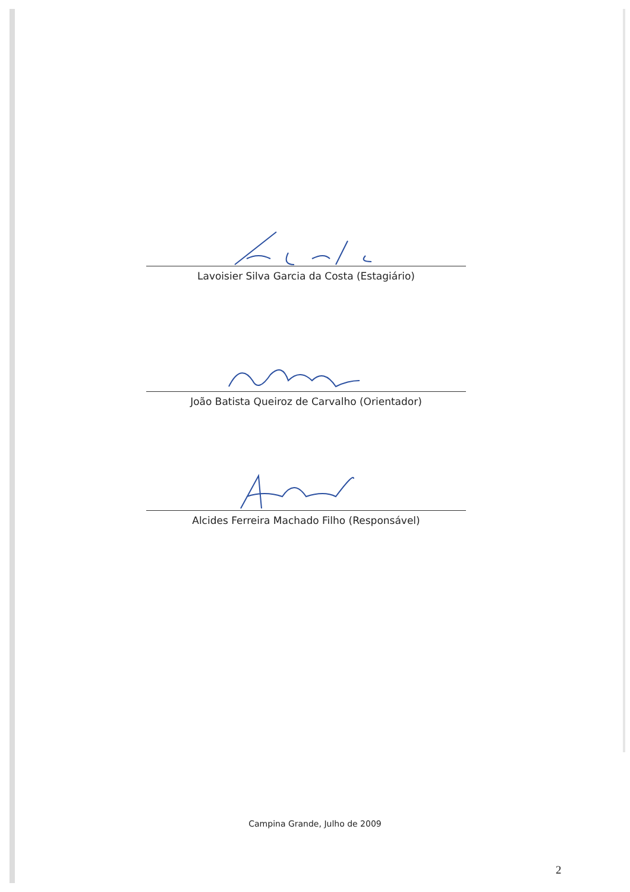Lavoisier Silva Garcia da Costa (Estagiário)
João Batista Queiroz de Carvalho (Orientador)
Alcides Ferreira Machado Filho (Responsável)
Campina Grande, Julho de 2009
2